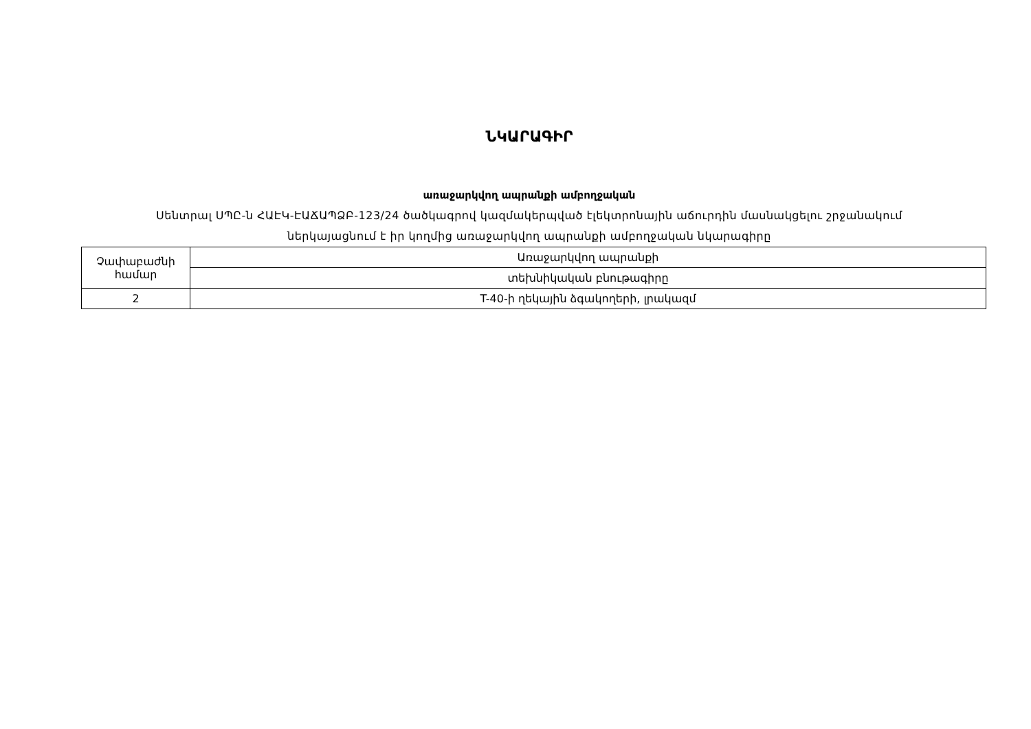ՆԿԱՐԱԳԻՐ
առաջարկվող ապրանքի ամբողջական
Սենտրալ ՍՊԸ-ն ՀԱԷԿ-ԷԱՃԱՊՁԲ-123/24 ծածկագրով կազմակերպված էլեկտրոնային աճուրդին մասնակցելու շրջանակում
ներկայացնում է իր կողմից առաջարկվող ապրանքի ամբողջական նկարագիրը
| Չափաբաժնի համար | Առաջարկվող ապրանքի |
| | տեխնիկական բնութագիրը |
| 2 | T-40-ի ղեկային ձգակողերի, լրակազմ |